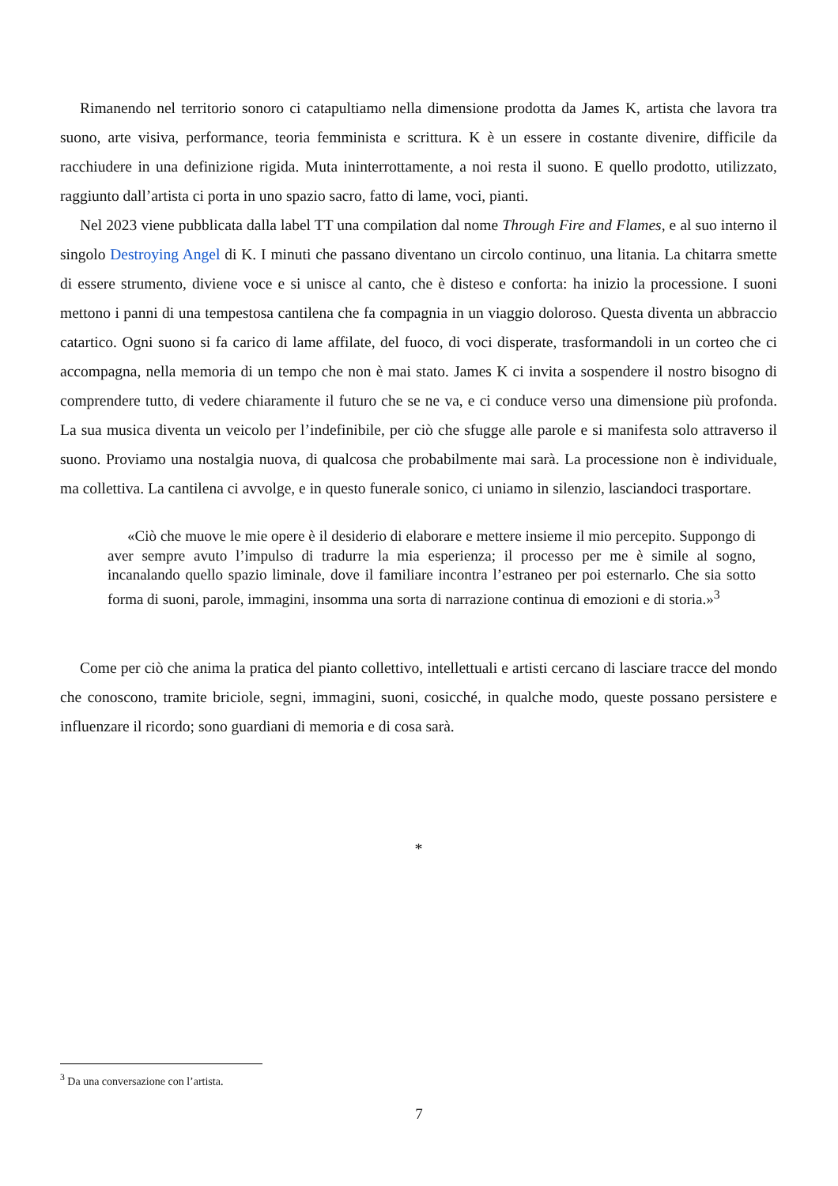Rimanendo nel territorio sonoro ci catapultiamo nella dimensione prodotta da James K, artista che lavora tra suono, arte visiva, performance, teoria femminista e scrittura. K è un essere in costante divenire, difficile da racchiudere in una definizione rigida. Muta ininterrottamente, a noi resta il suono. E quello prodotto, utilizzato, raggiunto dall’artista ci porta in uno spazio sacro, fatto di lame, voci, pianti.
Nel 2023 viene pubblicata dalla label TT una compilation dal nome Through Fire and Flames, e al suo interno il singolo Destroying Angel di K. I minuti che passano diventano un circolo continuo, una litania. La chitarra smette di essere strumento, diviene voce e si unisce al canto, che è disteso e conforta: ha inizio la processione. I suoni mettono i panni di una tempestosa cantilena che fa compagnia in un viaggio doloroso. Questa diventa un abbraccio catartico. Ogni suono si fa carico di lame affilate, del fuoco, di voci disperate, trasformandoli in un corteo che ci accompagna, nella memoria di un tempo che non è mai stato. James K ci invita a sospendere il nostro bisogno di comprendere tutto, di vedere chiaramente il futuro che se ne va, e ci conduce verso una dimensione più profonda. La sua musica diventa un veicolo per l’indefinibile, per ciò che sfugge alle parole e si manifesta solo attraverso il suono. Proviamo una nostalgia nuova, di qualcosa che probabilmente mai sarà. La processione non è individuale, ma collettiva. La cantilena ci avvolge, e in questo funerale sonico, ci uniamo in silenzio, lasciandoci trasportare.
«Ciò che muove le mie opere è il desiderio di elaborare e mettere insieme il mio percepito. Suppongo di aver sempre avuto l’impulso di tradurre la mia esperienza; il processo per me è simile al sogno, incanalando quello spazio liminale, dove il familiare incontra l’estraneo per poi esternarlo. Che sia sotto forma di suoni, parole, immagini, insomma una sorta di narrazione continua di emozioni e di storia.»<sup>3</sup>
Come per ciò che anima la pratica del pianto collettivo, intellettuali e artisti cercano di lasciare tracce del mondo che conoscono, tramite briciole, segni, immagini, suoni, cosicché, in qualche modo, queste possano persistere e influenzare il ricordo; sono guardiani di memoria e di cosa sarà.
*
<sup>3</sup> Da una conversazione con l’artista.
7